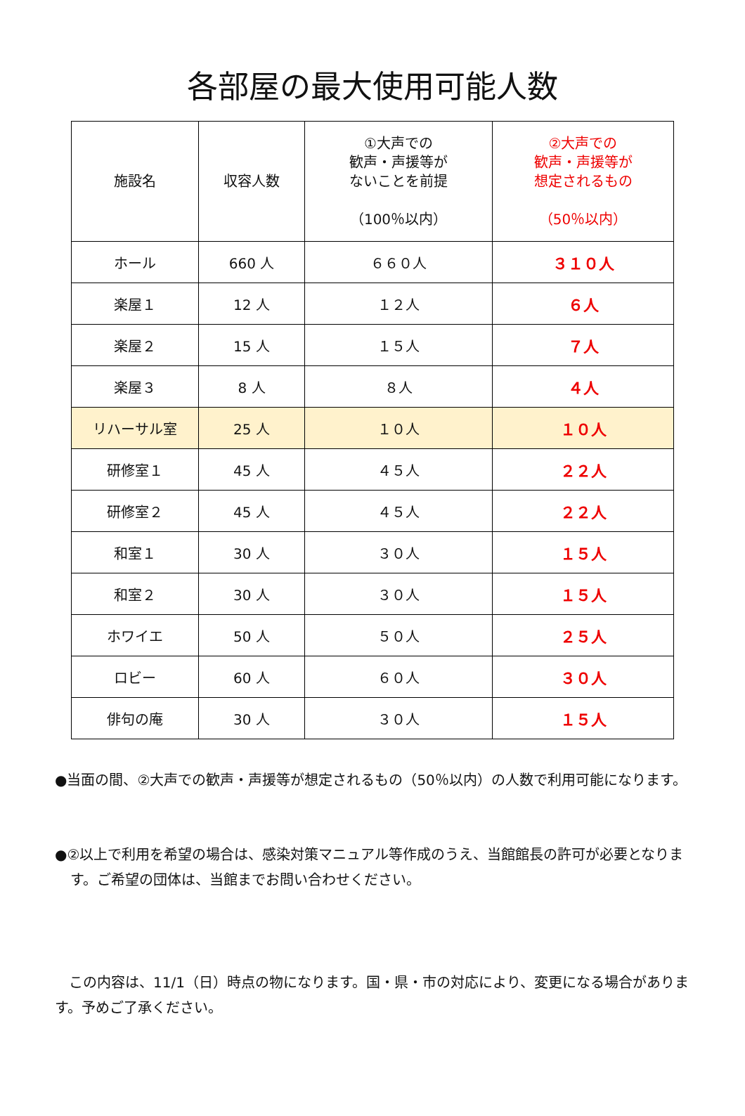各部屋の最大使用可能人数
| 施設名 | 収容人数 | ①大声での 歓声・声援等が ないことを前提 （100％以内） | ②大声での 歓声・声援等が 想定されるもの （50％以内） |
| --- | --- | --- | --- |
| ホール | 660 人 | ６６０人 | ３１０人 |
| 楽屋１ | 12 人 | １２人 | ６人 |
| 楽屋２ | 15 人 | １５人 | ７人 |
| 楽屋３ | 8 人 | ８人 | ４人 |
| リハーサル室 | 25 人 | １０人 | １０人 |
| 研修室１ | 45 人 | ４５人 | ２２人 |
| 研修室２ | 45 人 | ４５人 | ２２人 |
| 和室１ | 30 人 | ３０人 | １５人 |
| 和室２ | 30 人 | ３０人 | １５人 |
| ホワイエ | 50 人 | ５０人 | ２５人 |
| ロビー | 60 人 | ６０人 | ３０人 |
| 俳句の庵 | 30 人 | ３０人 | １５人 |
●当面の間、②大声での歓声・声援等が想定されるもの（50％以内）の人数で利用可能になります。
●②以上で利用を希望の場合は、感染対策マニュアル等作成のうえ、当館館長の許可が必要となります。ご希望の団体は、当館までお問い合わせください。
　この内容は、11/1（日）時点の物になります。国・県・市の対応により、変更になる場合があります。予めご了承ください。